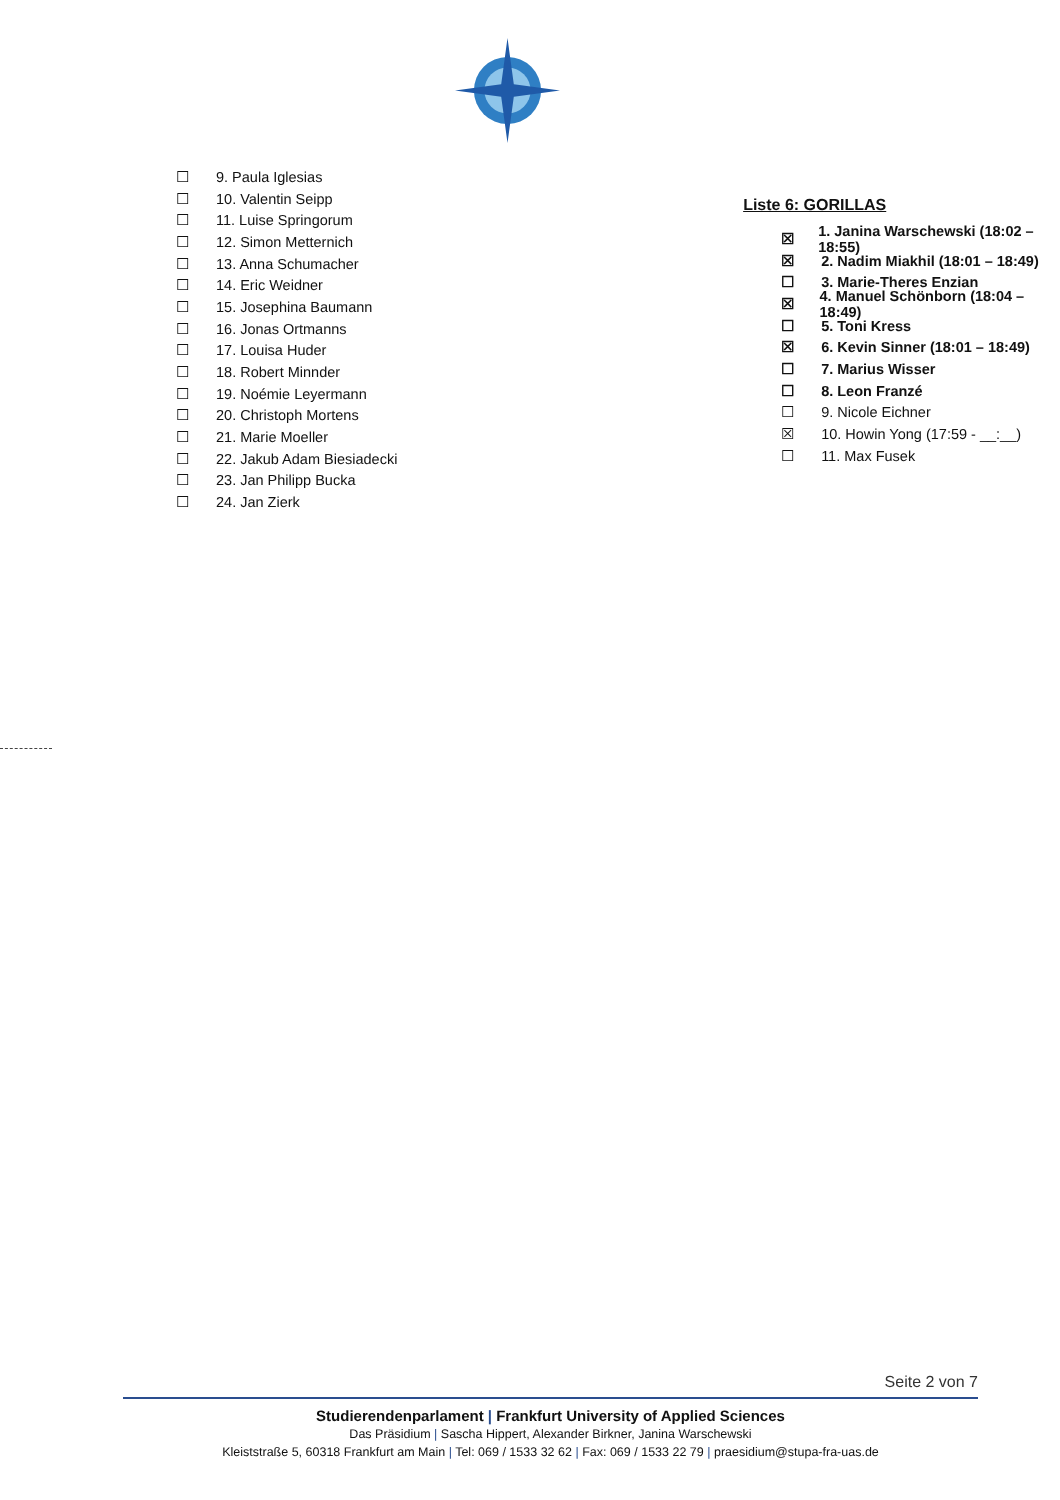☐ 9. Paula Iglesias
☐ 10. Valentin Seipp
☐ 11. Luise Springorum
☐ 12. Simon Metternich
☐ 13. Anna Schumacher
☐ 14. Eric Weidner
☐ 15. Josephina Baumann
☐ 16. Jonas Ortmanns
☐ 17. Louisa Huder
☐ 18. Robert Minnder
☐ 19. Noémie Leyermann
☐ 20. Christoph Mortens
☐ 21. Marie Moeller
☐ 22. Jakub Adam Biesiadecki
☐ 23. Jan Philipp Bucka
☐ 24. Jan Zierk
Liste 6: GORILLAS
☒ 1. Janina Warschewski (18:02 – 18:55)
☒ 2. Nadim Miakhil (18:01 – 18:49)
☐ 3. Marie-Theres Enzian
☒ 4. Manuel Schönborn (18:04 – 18:49)
☐ 5. Toni Kress
☒ 6. Kevin Sinner (18:01 – 18:49)
☐ 7. Marius Wisser
☐ 8. Leon Franzé
☐ 9. Nicole Eichner
☒ 10. Howin Yong (17:59 - __:__)
☐ 11. Max Fusek
Seite 2 von 7
Studierendenparlament | Frankfurt University of Applied Sciences
Das Präsidium | Sascha Hippert, Alexander Birkner, Janina Warschewski
Kleiststraße 5, 60318 Frankfurt am Main | Tel: 069 / 1533 32 62 | Fax: 069 / 1533 22 79 | praesidium@stupa-fra-uas.de